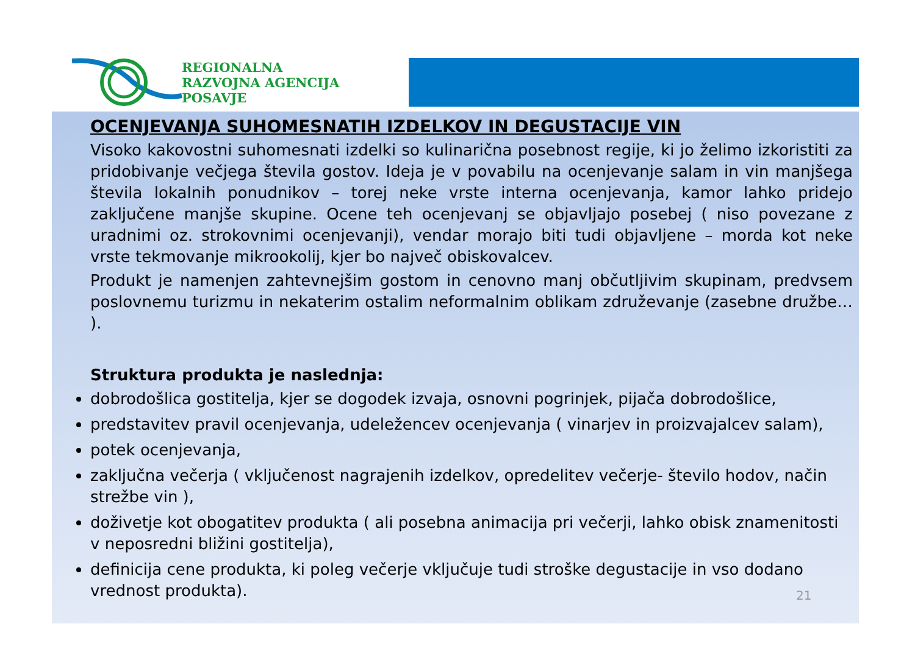REGIONALNA
RAZVOJNA AGENCIJA
POSAVJE
OCENJEVANJA SUHOMESNATIH IZDELKOV IN DEGUSTACIJE VIN
Visoko kakovostni suhomesnati izdelki so kulinarična posebnost regije, ki jo želimo izkoristiti za pridobivanje večjega števila gostov. Ideja je v povabilu na ocenjevanje salam in vin manjšega števila lokalnih ponudnikov – torej neke vrste interna ocenjevanja, kamor lahko pridejo zaključene manjše skupine. Ocene teh ocenjevanj se objavljajo posebej ( niso povezane z uradnimi oz. strokovnimi ocenjevanji), vendar morajo biti tudi objavljene – morda kot neke vrste tekmovanje mikrookolij, kjer bo največ obiskovalcev.
Produkt je namenjen zahtevnejšim gostom in cenovno manj občutljivim skupinam, predvsem poslovnemu turizmu in nekaterim ostalim neformalnim oblikam združevanje (zasebne družbe… ).
Struktura produkta je naslednja:
dobrodošlica gostitelja, kjer se dogodek izvaja, osnovni pogrinjek, pijača dobrodošlice,
predstavitev pravil ocenjevanja, udeležencev ocenjevanja ( vinarjev in proizvajalcev salam),
potek ocenjevanja,
zaključna večerja ( vključenost nagrajenih izdelkov, opredelitev večerje- število hodov, način strežbe vin ),
doživetje kot obogatitev produkta ( ali posebna animacija pri večerji, lahko obisk znamenitosti v neposredni bližini gostitelja),
definicija cene produkta, ki poleg večerje vključuje tudi stroške degustacije in vso dodano vrednost produkta).
21